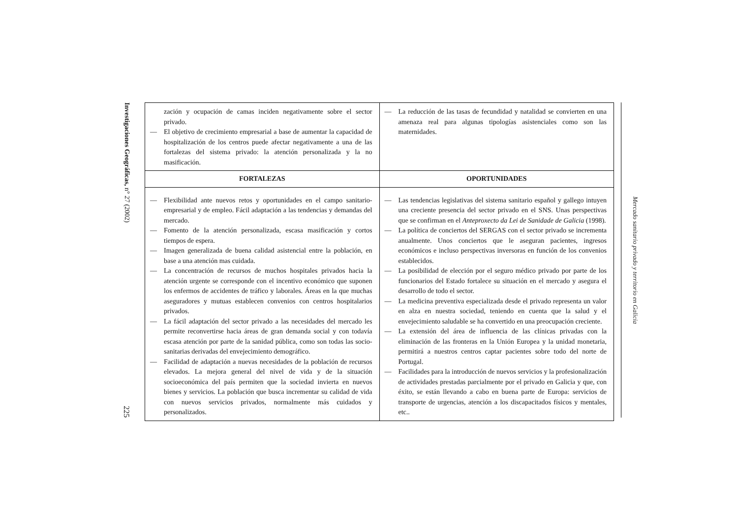Investigaciones Geográficas, n° 27 (2002) 225
| zación y ocupación de camas inciden negativamente sobre el sector privado. — El objetivo de crecimiento empresarial a base de aumentar la capacidad de hospitalización de los centros puede afectar negativamente a una de las fortalezas del sistema privado: la atención personalizada y la no masificación. | — La reducción de las tasas de fecundidad y natalidad se convierten en una amenaza real para algunas tipologías asistenciales como son las maternidades. |
| FORTALEZAS | OPORTUNIDADES |
| — Flexibilidad ante nuevos retos y oportunidades en el campo sanitario-empresarial y de empleo. Fácil adaptación a las tendencias y demandas del mercado. — Fomento de la atención personalizada, escasa masificación y cortos tiempos de espera. — Imagen generalizada de buena calidad asistencial entre la población, en base a una atención mas cuidada. — La concentración de recursos de muchos hospitales privados hacia la atención urgente se corresponde con el incentivo económico que suponen los enfermos de accidentes de tráfico y laborales. Áreas en la que muchas aseguradores y mutuas establecen convenios con centros hospitalarios privados. — La fácil adaptación del sector privado a las necesidades del mercado les permite reconvertirse hacia áreas de gran demanda social y con todavía escasa atención por parte de la sanidad pública, como son todas las socio-sanitarias derivadas del envejecimiento demográfico. — Facilidad de adaptación a nuevas necesidades de la población de recursos elevados. La mejora general del nivel de vida y de la situación socioeconómica del país permiten que la sociedad invierta en nuevos bienes y servicios. La población que busca incrementar su calidad de vida con nuevos servicios privados, normalmente más cuidados y personalizados. | — Las tendencias legislativas del sistema sanitario español y gallego intuyen una creciente presencia del sector privado en el SNS. Unas perspectivas que se confirman en el Anteproxecto da Lei de Sanidade de Galicia (1998). — La política de conciertos del SERGAS con el sector privado se incrementa anualmente. Unos conciertos que le aseguran pacientes, ingresos económicos e incluso perspectivas inversoras en función de los convenios establecidos. — La posibilidad de elección por el seguro médico privado por parte de los funcionarios del Estado fortalece su situación en el mercado y asegura el desarrollo de todo el sector. — La medicina preventiva especializada desde el privado representa un valor en alza en nuestra sociedad, teniendo en cuenta que la salud y el envejecimiento saludable se ha convertido en una preocupación creciente. — La extensión del área de influencia de las clínicas privadas con la eliminación de las fronteras en la Unión Europea y la unidad monetaria, permitirá a nuestros centros captar pacientes sobre todo del norte de Portugal. — Facilidades para la introducción de nuevos servicios y la profesionalización de actividades prestadas parcialmente por el privado en Galicia y que, con éxito, se están llevando a cabo en buena parte de Europa: servicios de transporte de urgencias, atención a los discapacitados físicos y mentales, etc.. |
Mercado sanitario privado y territorio en Galicia